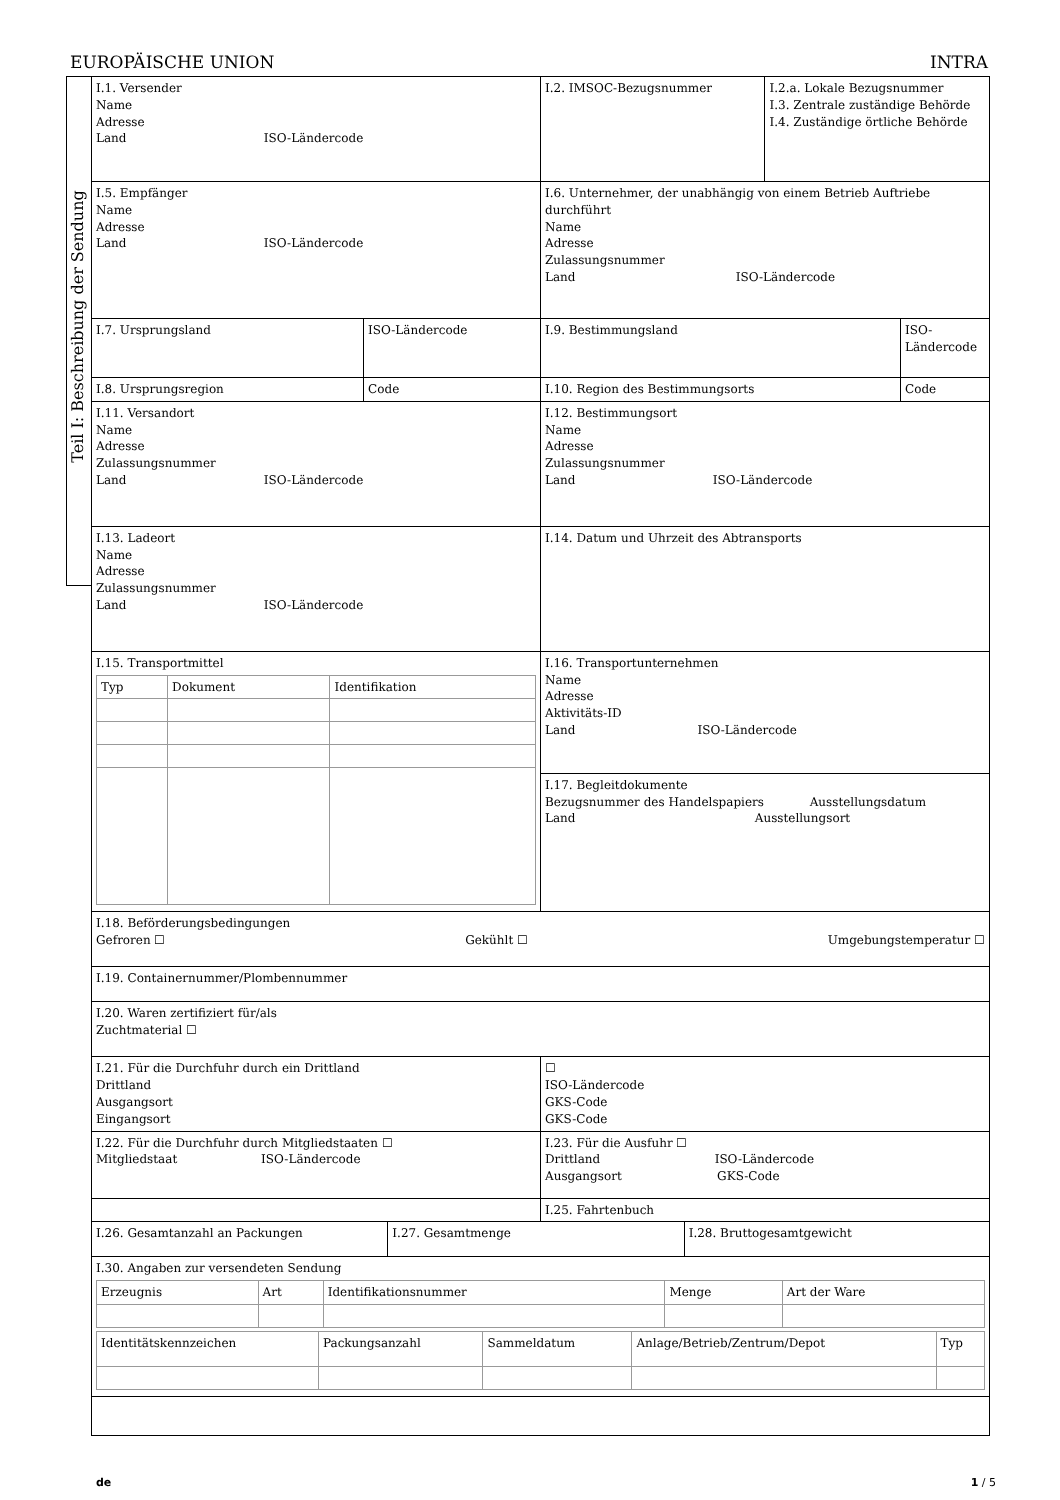EUROPÄISCHE UNION INTRA
Teil I: Beschreibung der Sendung
| I.1. Versender Name Adresse Land ISO-Ländercode | | I.2. IMSOC-Bezugsnummer | I.2.a. Lokale Bezugsnummer I.3. Zentrale zuständige Behörde I.4. Zuständige örtliche Behörde | |
| I.5. Empfänger Name Adresse Land ISO-Ländercode | | I.6. Unternehmer, der unabhängig von einem Betrieb Auftriebe durchführt Name Adresse Zulassungsnummer Land ISO-Ländercode | | |
| I.7. Ursprungsland | ISO-Ländercode | I.9. Bestimmungsland | | ISO-Ländercode |
| I.8. Ursprungsregion | Code | I.10. Region des Bestimmungsorts | | Code |
| I.11. Versandort Name Adresse Zulassungsnummer Land ISO-Ländercode | | I.12. Bestimmungsort Name Adresse Zulassungsnummer Land ISO-Ländercode | | |
| I.13. Ladeort Name Adresse Zulassungsnummer Land ISO-Ländercode | | I.14. Datum und Uhrzeit des Abtransports | | |
| I.15. Transportmittel / Typ / Dokument / Identifikation / | | I.16. Transportunternehmen Name Adresse Aktivitäts-ID Land ISO-Ländercode | | |
| | | I.17. Begleitdokumente Bezugsnummer des Handelspapiers Ausstellungsdatum Land Ausstellungsort | | |
| I.18. Beförderungsbedingungen Gefroren ☐ Gekühlt ☐ Umgebungstemperatur ☐ | | | | |
| I.19. Containernummer/Plombennummer | | | | |
| I.20. Waren zertifiziert für/als Zuchtmaterial ☐ | | | | |
| I.21. Für die Durchfuhr durch ein Drittland Drittland Ausgangsort Eingangsort | | ☐ ISO-Ländercode GKS-Code GKS-Code | | |
| I.22. Für die Durchfuhr durch Mitgliedstaaten ☐ Mitgliedstaat ISO-Ländercode | | I.23. Für die Ausfuhr ☐ Drittland ISO-Ländercode Ausgangsort GKS-Code | | |
| | | I.25. Fahrtenbuch | | |
| I.26. Gesamtanzahl an Packungen | I.27. Gesamtmenge | I.28. Bruttogesamtgewicht |
| I.30. Angaben zur versendeten Sendung / Erzeugnis / Art / Identifikationsnummer / Menge / Art der Ware / / Identitätskennzeichen / Packungsanzahl / Sammeldatum / Anlage/Betrieb/Zentrum/Depot / Typ / | | |
de 1 / 5